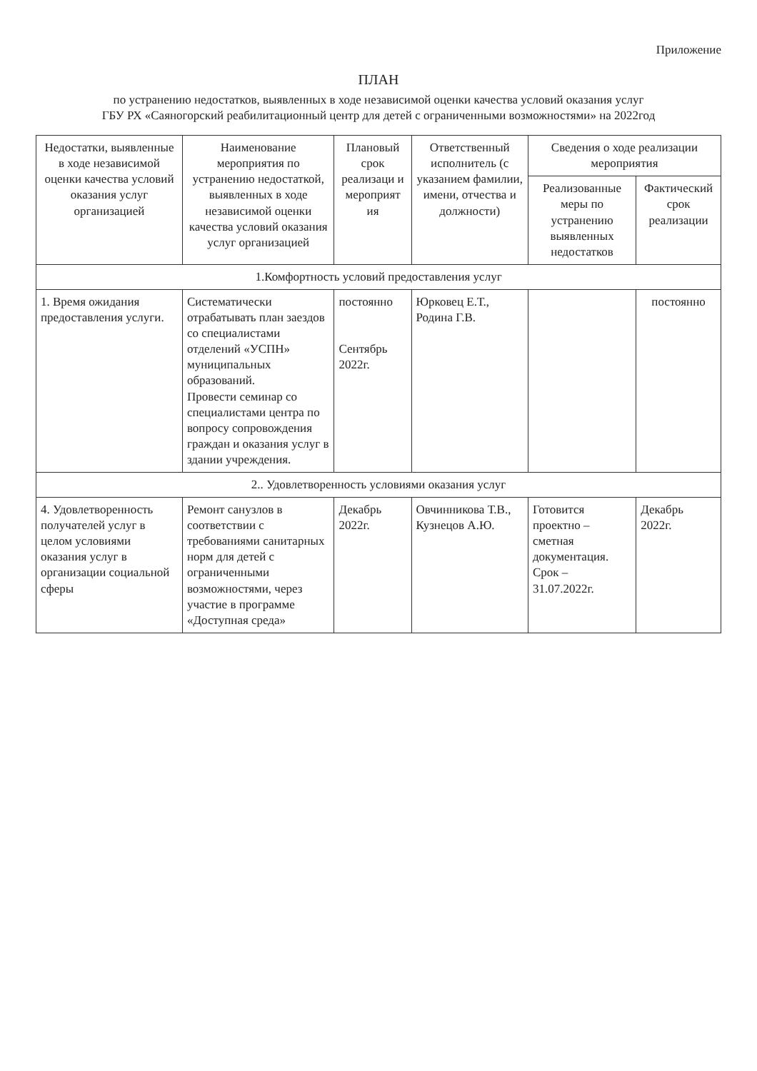Приложение
ПЛАН
по устранению недостатков, выявленных в ходе независимой оценки качества условий оказания услуг
ГБУ РХ «Саяногорский реабилитационный центр для детей с ограниченными возможностями» на 2022год
| Недостатки, выявленные в ходе независимой оценки качества условий оказания услуг организацией | Наименование мероприятия по устранению недостаткой, выявленных в ходе независимой оценки качества условий оказания услуг организацией | Плановый срок реализаци и мероприят ия | Ответственный исполнитель (с указанием фамилии, имени, отчества и должности) | Сведения о ходе реализации мероприятия | |
| --- | --- | --- | --- | --- | --- |
| | | | | Реализованные меры по устранению выявленных недостатков | Фактический срок реализации |
| 1.Комфортность условий предоставления услуг | | | | | |
| 1. Время ожидания предоставления услуги. | Систематически отрабатывать план заездов со специалистами отделений «УСПН» муниципальных образований. Провести семинар со специалистами центра по вопросу сопровождения граждан и оказания услуг в здании учреждения. | постоянно Сентябрь 2022г. | Юрковец Е.Т., Родина Г.В. | | постоянно |
| 2.. Удовлетворенность условиями оказания услуг | | | | | |
| 4. Удовлетворенность получателей услуг в целом условиями оказания услуг в организации социальной сферы | Ремонт санузлов в соответствии с требованиями санитарных норм для детей с ограниченными возможностями, через участие в программе «Доступная среда» | Декабрь 2022г. | Овчинникова Т.В., Кузнецов А.Ю. | Готовится проектно – сметная документация. Срок – 31.07.2022г. | Декабрь 2022г. |